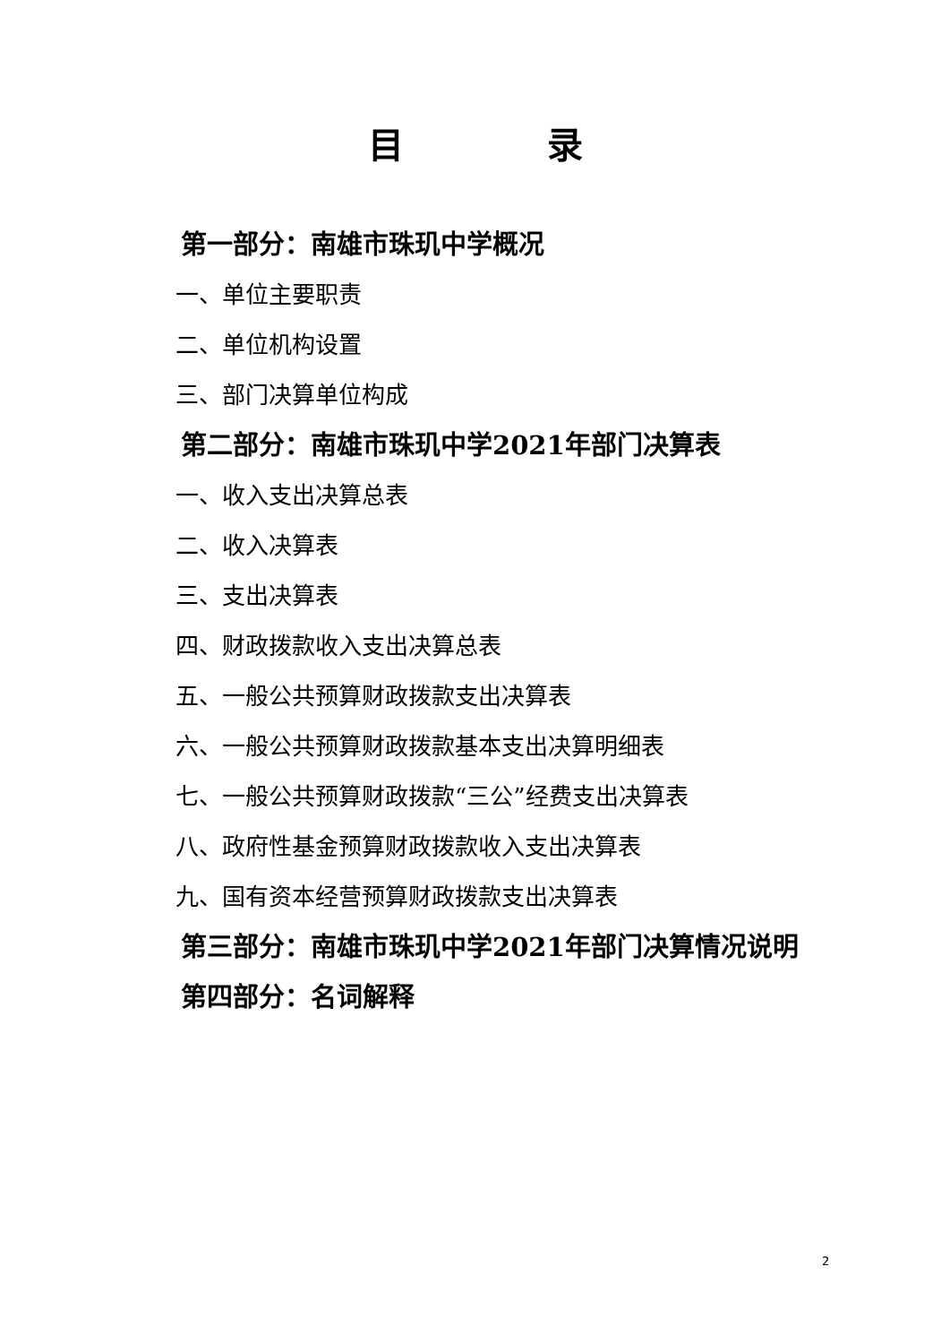目　　　　录
第一部分：南雄市珠玑中学概况
一、单位主要职责
二、单位机构设置
三、部门决算单位构成
第二部分：南雄市珠玑中学2021年部门决算表
一、收入支出决算总表
二、收入决算表
三、支出决算表
四、财政拨款收入支出决算总表
五、一般公共预算财政拨款支出决算表
六、一般公共预算财政拨款基本支出决算明细表
七、一般公共预算财政拨款“三公”经费支出决算表
八、政府性基金预算财政拨款收入支出决算表
九、国有资本经营预算财政拨款支出决算表
第三部分：南雄市珠玑中学2021年部门决算情况说明
第四部分：名词解释
2